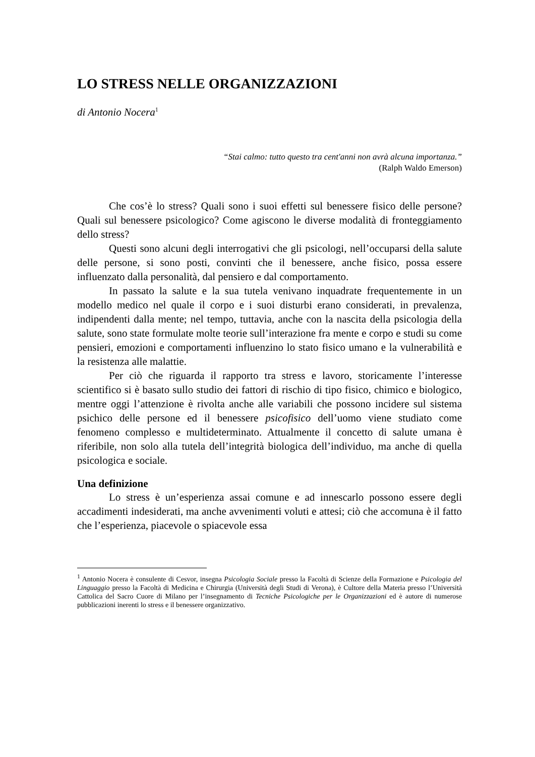LO STRESS NELLE ORGANIZZAZIONI
di Antonio Nocera<sup>1</sup>
“Stai calmo: tutto questo tra cent'anni non avrà alcuna importanza.”
(Ralph Waldo Emerson)
Che cos’è lo stress? Quali sono i suoi effetti sul benessere fisico delle persone? Quali sul benessere psicologico? Come agiscono le diverse modalità di fronteggiamento dello stress?
Questi sono alcuni degli interrogativi che gli psicologi, nell’occuparsi della salute delle persone, si sono posti, convinti che il benessere, anche fisico, possa essere influenzato dalla personalità, dal pensiero e dal comportamento.
In passato la salute e la sua tutela venivano inquadrate frequentemente in un modello medico nel quale il corpo e i suoi disturbi erano considerati, in prevalenza, indipendenti dalla mente; nel tempo, tuttavia, anche con la nascita della psicologia della salute, sono state formulate molte teorie sull’interazione fra mente e corpo e studi su come pensieri, emozioni e comportamenti influenzino lo stato fisico umano e la vulnerabilità e la resistenza alle malattie.
Per ciò che riguarda il rapporto tra stress e lavoro, storicamente l’interesse scientifico si è basato sullo studio dei fattori di rischio di tipo fisico, chimico e biologico, mentre oggi l’attenzione è rivolta anche alle variabili che possono incidere sul sistema psichico delle persone ed il benessere psicofisico dell’uomo viene studiato come fenomeno complesso e multideterminato. Attualmente il concetto di salute umana è riferibile, non solo alla tutela dell’integrità biologica dell’individuo, ma anche di quella psicologica e sociale.
Una definizione
Lo stress è un’esperienza assai comune e ad innescarlo possono essere degli accadimenti indesiderati, ma anche avvenimenti voluti e attesi; ciò che accomuna è il fatto che l’esperienza, piacevole o spiacevole essa
<sup>1</sup> Antonio Nocera è consulente di Cesvor, insegna Psicologia Sociale presso la Facoltà di Scienze della Formazione e Psicologia del Linguaggio presso la Facoltà di Medicina e Chirurgia (Università degli Studi di Verona), è Cultore della Materia presso l’Università Cattolica del Sacro Cuore di Milano per l’insegnamento di Tecniche Psicologiche per le Organizzazioni ed è autore di numerose pubblicazioni inerenti lo stress e il benessere organizzativo.